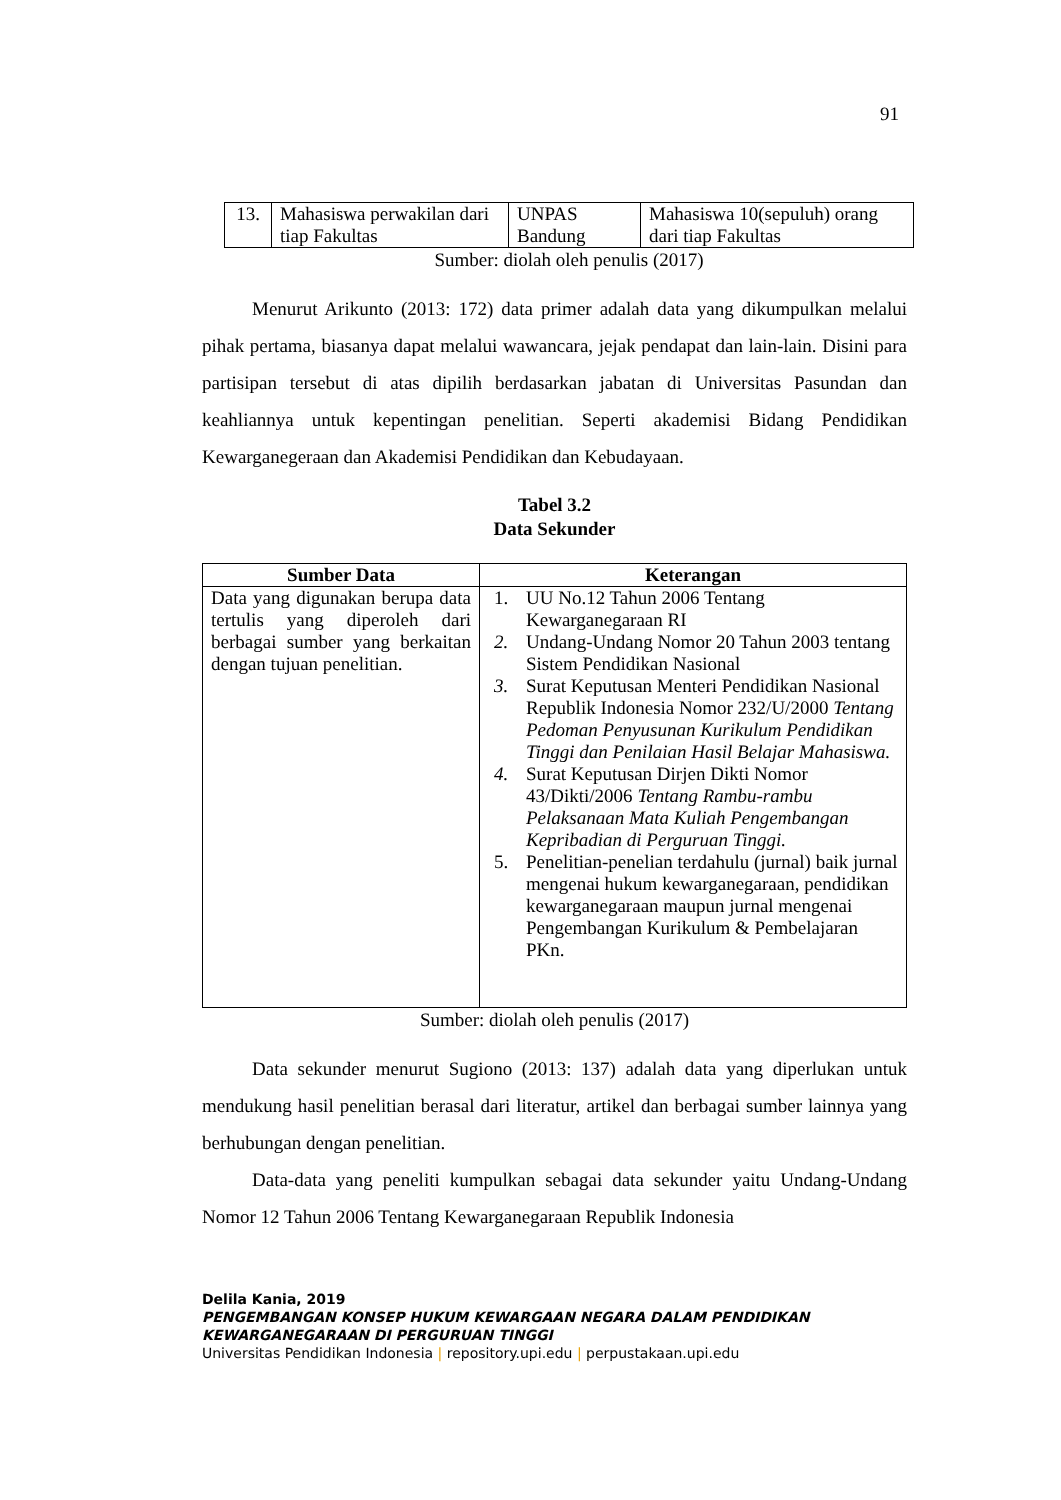91
| 13. | Mahasiswa perwakilan dari tiap Fakultas | UNPAS Bandung | Mahasiswa 10(sepuluh) orang dari tiap Fakultas |
Sumber: diolah oleh penulis (2017)
Menurut Arikunto (2013: 172) data primer adalah data yang dikumpulkan melalui pihak pertama, biasanya dapat melalui wawancara, jejak pendapat dan lain-lain. Disini para partisipan tersebut di atas dipilih berdasarkan jabatan di Universitas Pasundan dan keahliannya untuk kepentingan penelitian. Seperti akademisi Bidang Pendidikan Kewarganegeraan dan Akademisi Pendidikan dan Kebudayaan.
Tabel 3.2
Data Sekunder
| Sumber Data | Keterangan |
| --- | --- |
| Data yang digunakan berupa data tertulis yang diperoleh dari berbagai sumber yang berkaitan dengan tujuan penelitian. | 1. UU No.12 Tahun 2006 Tentang Kewarganegaraan RI 2. Undang-Undang Nomor 20 Tahun 2003 tentang Sistem Pendidikan Nasional 3. Surat Keputusan Menteri Pendidikan Nasional Republik Indonesia Nomor 232/U/2000 Tentang Pedoman Penyusunan Kurikulum Pendidikan Tinggi dan Penilaian Hasil Belajar Mahasiswa. 4. Surat Keputusan Dirjen Dikti Nomor 43/Dikti/2006 Tentang Rambu-rambu Pelaksanaan Mata Kuliah Pengembangan Kepribadian di Perguruan Tinggi. 5. Penelitian-penelian terdahulu (jurnal) baik jurnal mengenai hukum kewarganegaraan, pendidikan kewarganegaraan maupun jurnal mengenai Pengembangan Kurikulum & Pembelajaran PKn. |
Sumber: diolah oleh penulis (2017)
Data sekunder menurut Sugiono (2013: 137) adalah data yang diperlukan untuk mendukung hasil penelitian berasal dari literatur, artikel dan berbagai sumber lainnya yang berhubungan dengan penelitian.
Data-data yang peneliti kumpulkan sebagai data sekunder yaitu Undang-Undang Nomor 12 Tahun 2006 Tentang Kewarganegaraan Republik Indonesia
Delila Kania, 2019
PENGEMBANGAN KONSEP HUKUM KEWARGAAN NEGARA DALAM PENDIDIKAN
KEWARGANEGARAAN DI PERGURUAN TINGGI
Universitas Pendidikan Indonesia | repository.upi.edu | perpustakaan.upi.edu